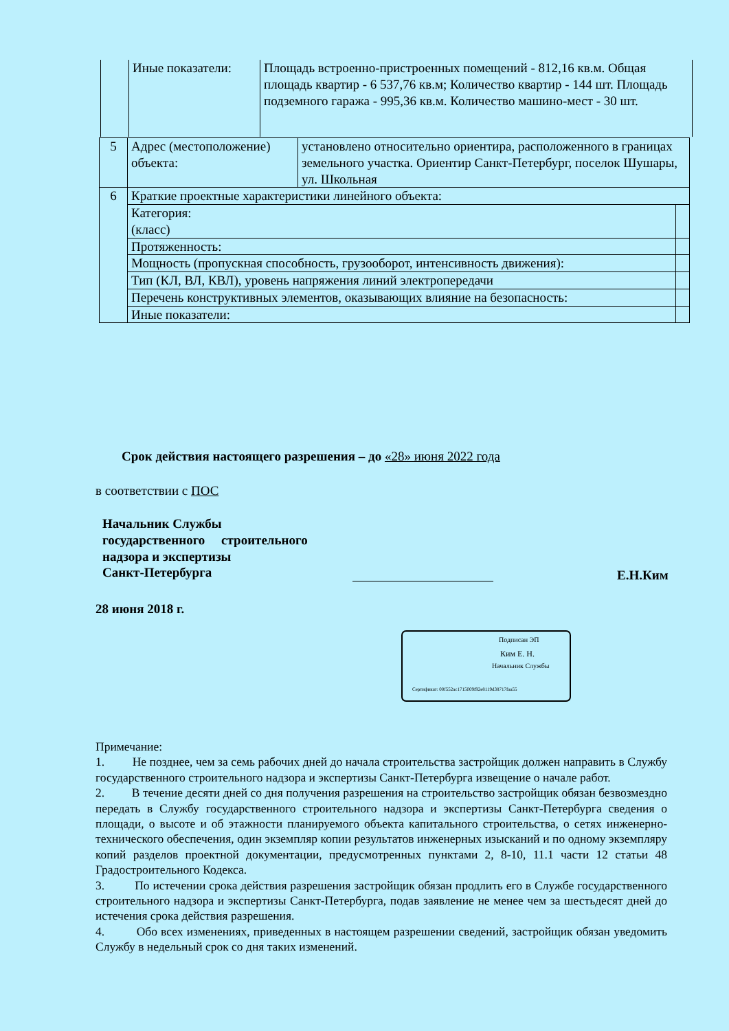| | Иные показатели: | Площадь встроенно-пристроенных помещений - 812,16 кв.м. Общая площадь квартир - 6 537,76 кв.м; Количество квартир - 144 шт. Площадь подземного гаража - 995,36 кв.м. Количество машино-мест - 30 шт. |
| 5 | Адрес (местоположение) объекта: | установлено относительно ориентира, расположенного в границах земельного участка. Ориентир Санкт-Петербург, поселок Шушары, ул. Школьная | |
| 6 | Краткие проектные характеристики линейного объекта: | | |
| | Категория: (класс) | | |
| | Протяженность: | | |
| | Мощность (пропускная способность, грузооборот, интенсивность движения): | | |
| | Тип (КЛ, ВЛ, КВЛ), уровень напряжения линий электропередачи | | |
| | Перечень конструктивных элементов, оказывающих влияние на безопасность: | | |
| | Иные показатели: | | |
Срок действия настоящего разрешения – до «28» июня 2022 года
в соответствии с ПОС
Начальник Службы
государственного строительного
надзора и экспертизы
Санкт-Петербурга
Е.Н.Ким
28 июня 2018 г.
Подписан ЭП
Ким Е. Н.
Начальник Службы
Сертификат: 00f552ac1715009f92e8119d38717faa55
Примечание:
1. Не позднее, чем за семь рабочих дней до начала строительства застройщик должен направить в Службу государственного строительного надзора и экспертизы Санкт-Петербурга извещение о начале работ.
2. В течение десяти дней со дня получения разрешения на строительство застройщик обязан безвозмездно передать в Службу государственного строительного надзора и экспертизы Санкт-Петербурга сведения о площади, о высоте и об этажности планируемого объекта капитального строительства, о сетях инженерно-технического обеспечения, один экземпляр копии результатов инженерных изысканий и по одному экземпляру копий разделов проектной документации, предусмотренных пунктами 2, 8-10, 11.1 части 12 статьи 48 Градостроительного Кодекса.
3. По истечении срока действия разрешения застройщик обязан продлить его в Службе государственного строительного надзора и экспертизы Санкт-Петербурга, подав заявление не менее чем за шестьдесят дней до истечения срока действия разрешения.
4. Обо всех изменениях, приведенных в настоящем разрешении сведений, застройщик обязан уведомить Службу в недельный срок со дня таких изменений.